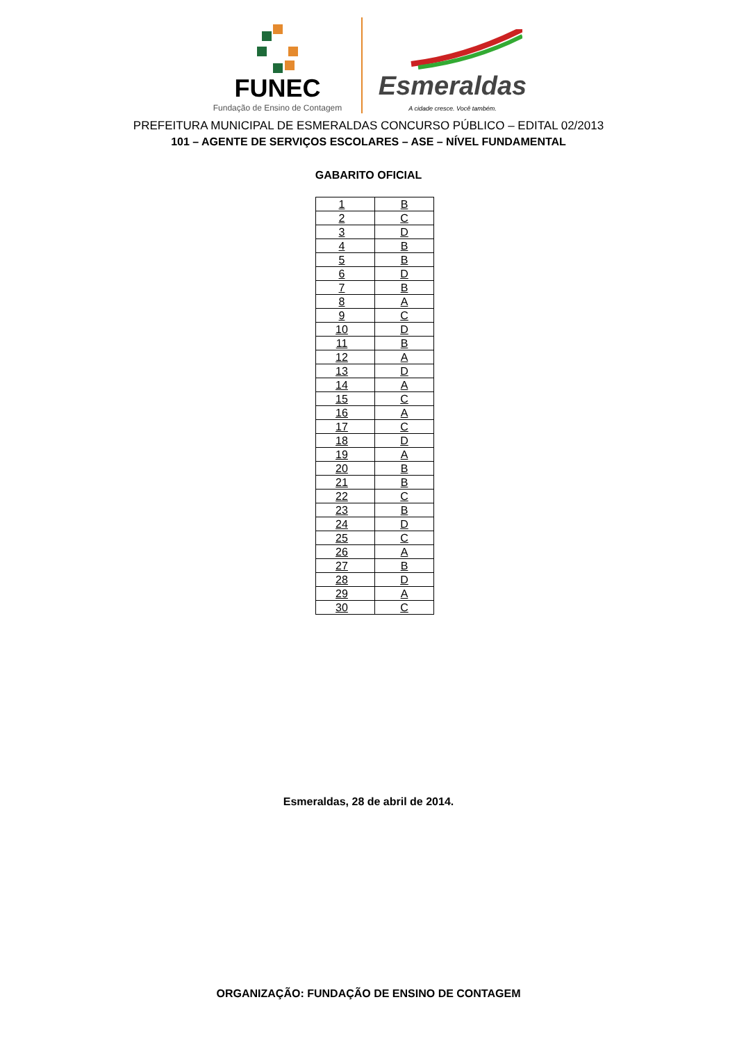FUNEC
Fundação de Ensino de Contagem
Esmeraldas
A cidade cresce. Você também.
PREFEITURA MUNICIPAL DE ESMERALDAS CONCURSO PÚBLICO – EDITAL 02/2013
101 – AGENTE DE SERVIÇOS ESCOLARES – ASE – NÍVEL FUNDAMENTAL
GABARITO OFICIAL
| 1 | B |
| 2 | C |
| 3 | D |
| 4 | B |
| 5 | B |
| 6 | D |
| 7 | B |
| 8 | A |
| 9 | C |
| 10 | D |
| 11 | B |
| 12 | A |
| 13 | D |
| 14 | A |
| 15 | C |
| 16 | A |
| 17 | C |
| 18 | D |
| 19 | A |
| 20 | B |
| 21 | B |
| 22 | C |
| 23 | B |
| 24 | D |
| 25 | C |
| 26 | A |
| 27 | B |
| 28 | D |
| 29 | A |
| 30 | C |
Esmeraldas, 28 de abril de 2014.
ORGANIZAÇÃO: FUNDAÇÃO DE ENSINO DE CONTAGEM